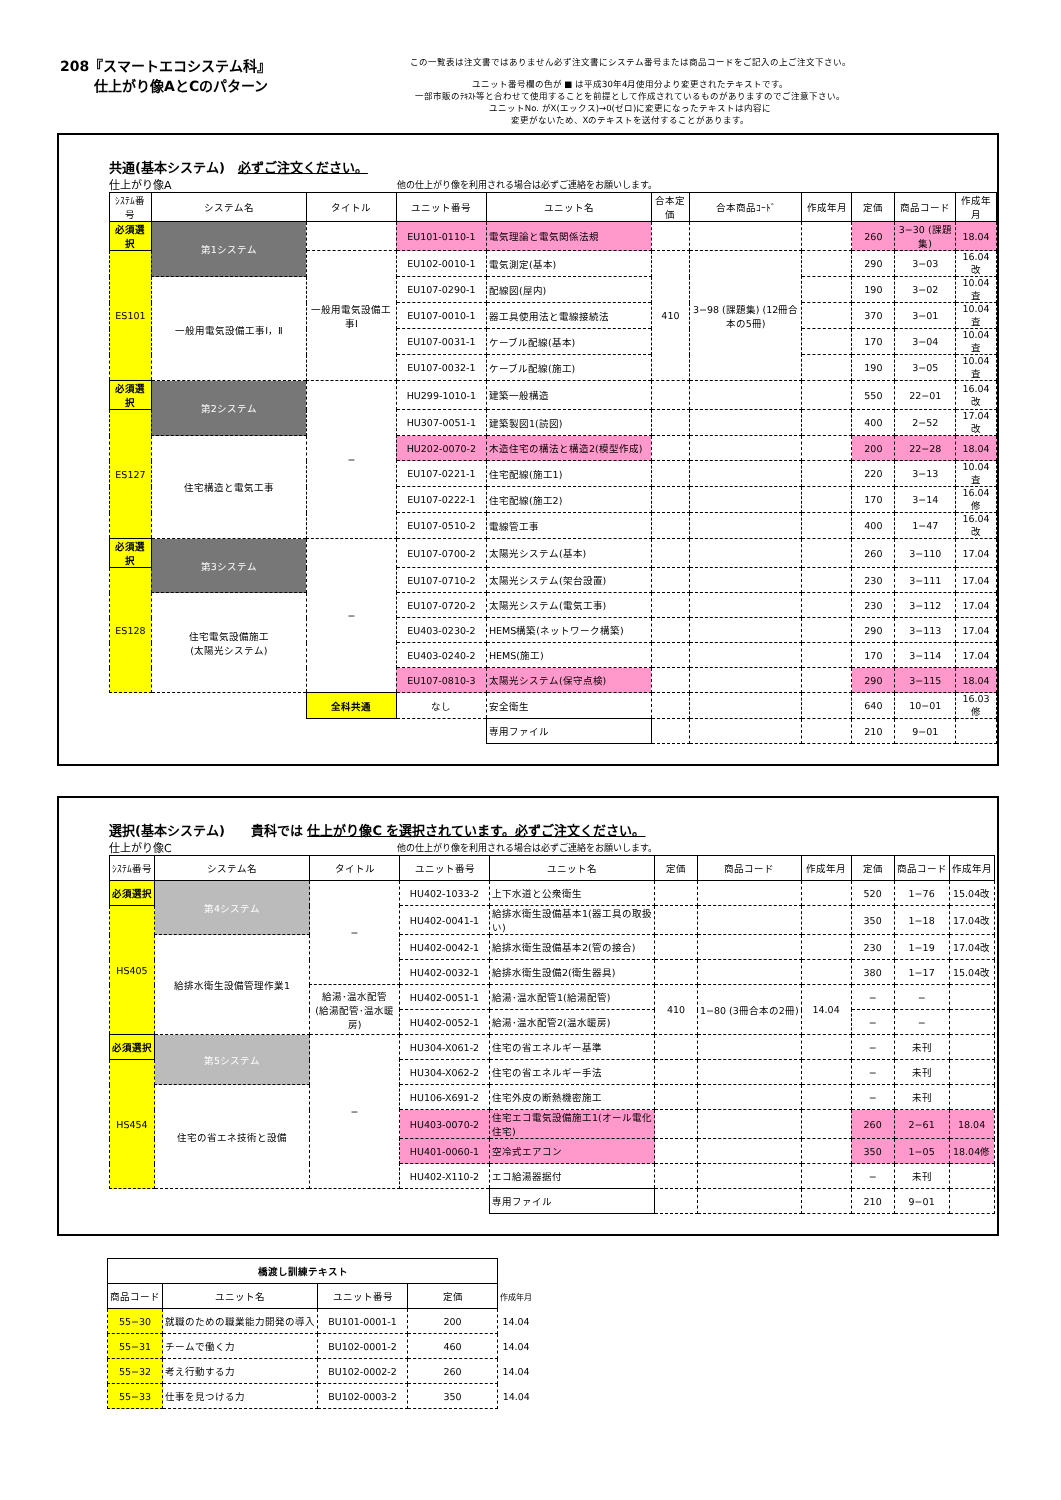208『スマートエコシステム科』
仕上がり像AとCのパターン
この一覧表は注文書ではありません必ず注文書にシステム番号または商品コードをご記入の上ご注文下さい。
ユニット番号欄の色が ■ は平成30年4月使用分より変更されたテキストです。
一部市販のﾃｷｽﾄ等と合わせて使用することを前提として作成されているものがありますのでご注意下さい。
ユニットNo. がX(エックス)→0(ゼロ)に変更になったテキストは内容に
変更がないため、Xのテキストを送付することがあります。
共通(基本システム)　必ずご注文ください。
仕上がり像A 他の仕上がり像を利用される場合は必ずご連絡をお願いします。
| ｼｽﾃﾑ番号 | システム名 | タイトル | ユニット番号 | ユニット名 | 合本定価 | 合本商品ｺｰﾄﾞ | 作成年月 | 定価 | 商品コード | 作成年月 |
| --- | --- | --- | --- | --- | --- | --- | --- | --- | --- | --- |
| 必須選択 | 第1システム | | EU101-0110-1 | 電気理論と電気関係法規 | | | | 260 | 3−30 (課題集) | 18.04 |
| ES101 | | 一般用電気設備工事Ⅰ | EU102-0010-1 | 電気測定(基本) | 410 | 3−98 (課題集) (12冊合本の5冊) | | 290 | 3−03 | 16.04改 |
| | 一般用電気設備工事Ⅰ，Ⅱ | | EU107-0290-1 | 配線図(屋内) | | | | 190 | 3−02 | 10.04査 |
| | | | EU107-0010-1 | 器工具使用法と電線接続法 | | | | 370 | 3−01 | 10.04査 |
| | | | EU107-0031-1 | ケーブル配線(基本) | | | | 170 | 3−04 | 10.04査 |
| | | | EU107-0032-1 | ケーブル配線(施工) | | | | 190 | 3−05 | 10.04査 |
| 必須選択 | 第2システム | − | HU299-1010-1 | 建築一般構造 | | | | 550 | 22−01 | 16.04改 |
| ES127 | | | HU307-0051-1 | 建築製図1(読図) | | | | 400 | 2−52 | 17.04改 |
| | 住宅構造と電気工事 | | HU202-0070-2 | 木造住宅の構法と構造2(模型作成) | | | | 200 | 22−28 | 18.04 |
| | | | EU107-0221-1 | 住宅配線(施工1) | | | | 220 | 3−13 | 10.04査 |
| | | | EU107-0222-1 | 住宅配線(施工2) | | | | 170 | 3−14 | 16.04修 |
| | | | EU107-0510-2 | 電線管工事 | | | | 400 | 1−47 | 16.04改 |
| 必須選択 | 第3システム | − | EU107-0700-2 | 太陽光システム(基本) | | | | 260 | 3−110 | 17.04 |
| ES128 | | | EU107-0710-2 | 太陽光システム(架台設置) | | | | 230 | 3−111 | 17.04 |
| | 住宅電気設備施工 (太陽光システム) | | EU107-0720-2 | 太陽光システム(電気工事) | | | | 230 | 3−112 | 17.04 |
| | | | EU403-0230-2 | HEMS構築(ネットワーク構築) | | | | 290 | 3−113 | 17.04 |
| | | | EU403-0240-2 | HEMS(施工) | | | | 170 | 3−114 | 17.04 |
| | | | EU107-0810-3 | 太陽光システム(保守点検) | | | | 290 | 3−115 | 18.04 |
| | | 全科共通 | なし | 安全衛生 | | | | 640 | 10−01 | 16.03修 |
| | | | | 専用ファイル | | | | 210 | 9−01 | |
選択(基本システム)　　貴科では 仕上がり像C を選択されています。必ずご注文ください。
仕上がり像C 他の仕上がり像を利用される場合は必ずご連絡をお願いします。
| ｼｽﾃﾑ番号 | システム名 | タイトル | ユニット番号 | ユニット名 | 定価 | 商品コード | 作成年月 | 定価 | 商品コード | 作成年月 |
| --- | --- | --- | --- | --- | --- | --- | --- | --- | --- | --- |
| 必須選択 | 第4システム | − | HU402-1033-2 | 上下水道と公衆衛生 | | | | 520 | 1−76 | 15.04改 |
| HS405 | | | HU402-0041-1 | 給排水衛生設備基本1(器工具の取扱い) | | | | 350 | 1−18 | 17.04改 |
| | 給排水衛生設備管理作業1 | | HU402-0042-1 | 給排水衛生設備基本2(管の接合) | | | | 230 | 1−19 | 17.04改 |
| | | | HU402-0032-1 | 給排水衛生設備2(衛生器具) | | | | 380 | 1−17 | 15.04改 |
| | | 給湯･温水配管 (給湯配管･温水暖房) | HU402-0051-1 | 給湯･温水配管1(給湯配管) | 410 | 1−80 (3冊合本の2冊) | 14.04 | − | − | |
| | | | HU402-0052-1 | 給湯･温水配管2(温水暖房) | | | | − | − | |
| 必須選択 | 第5システム | − | HU304-X061-2 | 住宅の省エネルギー基準 | | | | − | 未刊 | |
| HS454 | | | HU304-X062-2 | 住宅の省エネルギー手法 | | | | − | 未刊 | |
| | 住宅の省エネ技術と設備 | | HU106-X691-2 | 住宅外皮の断熱機密施工 | | | | − | 未刊 | |
| | | | HU403-0070-2 | 住宅エコ電気設備施工1(オール電化住宅) | | | | 260 | 2−61 | 18.04 |
| | | | HU401-0060-1 | 空冷式エアコン | | | | 350 | 1−05 | 18.04修 |
| | | | HU402-X110-2 | エコ給湯器据付 | | | | − | 未刊 | |
| | | | | 専用ファイル | | | | 210 | 9−01 | |
| 橋渡し訓練テキスト | | | | |
| 商品コード | ユニット名 | ユニット番号 | 定価 | 作成年月 |
| 55−30 | 就職のための職業能力開発の導入 | BU101-0001-1 | 200 | 14.04 |
| 55−31 | チームで働く力 | BU102-0001-2 | 460 | 14.04 |
| 55−32 | 考え行動する力 | BU102-0002-2 | 260 | 14.04 |
| 55−33 | 仕事を見つける力 | BU102-0003-2 | 350 | 14.04 |